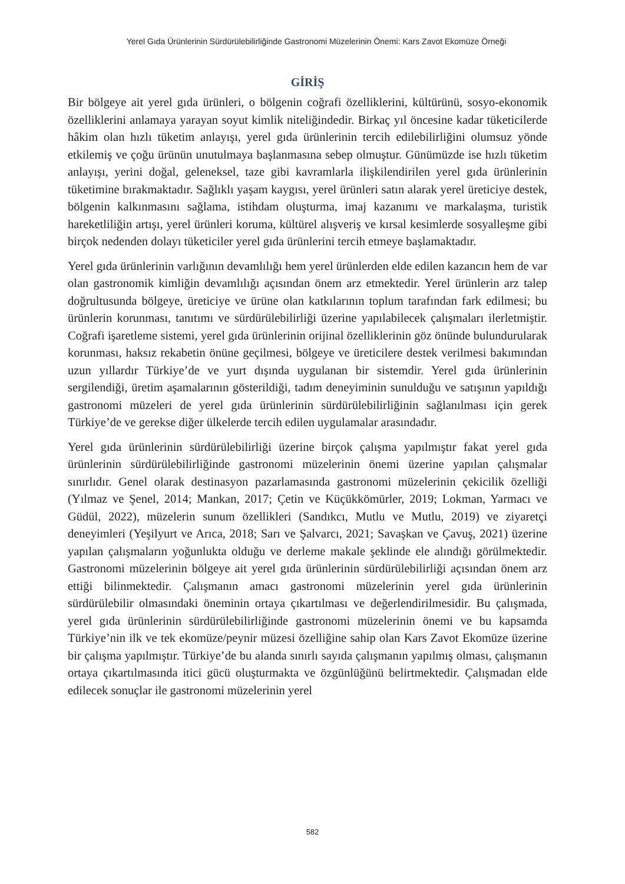Yerel Gıda Ürünlerinin Sürdürülebilirliğinde Gastronomi Müzelerinin Önemi: Kars Zavot Ekomüze Örneği
GİRİŞ
Bir bölgeye ait yerel gıda ürünleri, o bölgenin coğrafi özelliklerini, kültürünü, sosyo-ekonomik özelliklerini anlamaya yarayan soyut kimlik niteliğindedir. Birkaç yıl öncesine kadar tüketicilerde hâkim olan hızlı tüketim anlayışı, yerel gıda ürünlerinin tercih edilebilirliğini olumsuz yönde etkilemiş ve çoğu ürünün unutulmaya başlanmasına sebep olmuştur. Günümüzde ise hızlı tüketim anlayışı, yerini doğal, geleneksel, taze gibi kavramlarla ilişkilendirilen yerel gıda ürünlerinin tüketimine bırakmaktadır. Sağlıklı yaşam kaygısı, yerel ürünleri satın alarak yerel üreticiye destek, bölgenin kalkınmasını sağlama, istihdam oluşturma, imaj kazanımı ve markalaşma, turistik hareketliliğin artışı, yerel ürünleri koruma, kültürel alışveriş ve kırsal kesimlerde sosyalleşme gibi birçok nedenden dolayı tüketiciler yerel gıda ürünlerini tercih etmeye başlamaktadır.
Yerel gıda ürünlerinin varlığının devamlılığı hem yerel ürünlerden elde edilen kazancın hem de var olan gastronomik kimliğin devamlılığı açısından önem arz etmektedir. Yerel ürünlerin arz talep doğrultusunda bölgeye, üreticiye ve ürüne olan katkılarının toplum tarafından fark edilmesi; bu ürünlerin korunması, tanıtımı ve sürdürülebilirliği üzerine yapılabilecek çalışmaları ilerletmiştir. Coğrafi işaretleme sistemi, yerel gıda ürünlerinin orijinal özelliklerinin göz önünde bulundurularak korunması, haksız rekabetin önüne geçilmesi, bölgeye ve üreticilere destek verilmesi bakımından uzun yıllardır Türkiye’de ve yurt dışında uygulanan bir sistemdir. Yerel gıda ürünlerinin sergilendiği, üretim aşamalarının gösterildiği, tadım deneyiminin sunulduğu ve satışının yapıldığı gastronomi müzeleri de yerel gıda ürünlerinin sürdürülebilirliğinin sağlanılması için gerek Türkiye’de ve gerekse diğer ülkelerde tercih edilen uygulamalar arasındadır.
Yerel gıda ürünlerinin sürdürülebilirliği üzerine birçok çalışma yapılmıştır fakat yerel gıda ürünlerinin sürdürülebilirliğinde gastronomi müzelerinin önemi üzerine yapılan çalışmalar sınırlıdır. Genel olarak destinasyon pazarlamasında gastronomi müzelerinin çekicilik özelliği (Yılmaz ve Şenel, 2014; Mankan, 2017; Çetin ve Küçükkömürler, 2019; Lokman, Yarmacı ve Güdül, 2022), müzelerin sunum özellikleri (Sandıkcı, Mutlu ve Mutlu, 2019) ve ziyaretçi deneyimleri (Yeşilyurt ve Arıca, 2018; Sarı ve Şalvarcı, 2021; Savaşkan ve Çavuş, 2021) üzerine yapılan çalışmaların yoğunlukta olduğu ve derleme makale şeklinde ele alındığı görülmektedir. Gastronomi müzelerinin bölgeye ait yerel gıda ürünlerinin sürdürülebilirliği açısından önem arz ettiği bilinmektedir. Çalışmanın amacı gastronomi müzelerinin yerel gıda ürünlerinin sürdürülebilir olmasındaki öneminin ortaya çıkartılması ve değerlendirilmesidir. Bu çalışmada, yerel gıda ürünlerinin sürdürülebilirliğinde gastronomi müzelerinin önemi ve bu kapsamda Türkiye’nin ilk ve tek ekomüze/peynir müzesi özelliğine sahip olan Kars Zavot Ekomüze üzerine bir çalışma yapılmıştır. Türkiye’de bu alanda sınırlı sayıda çalışmanın yapılmış olması, çalışmanın ortaya çıkartılmasında itici gücü oluşturmakta ve özgünlüğünü belirtmektedir. Çalışmadan elde edilecek sonuçlar ile gastronomi müzelerinin yerel
582